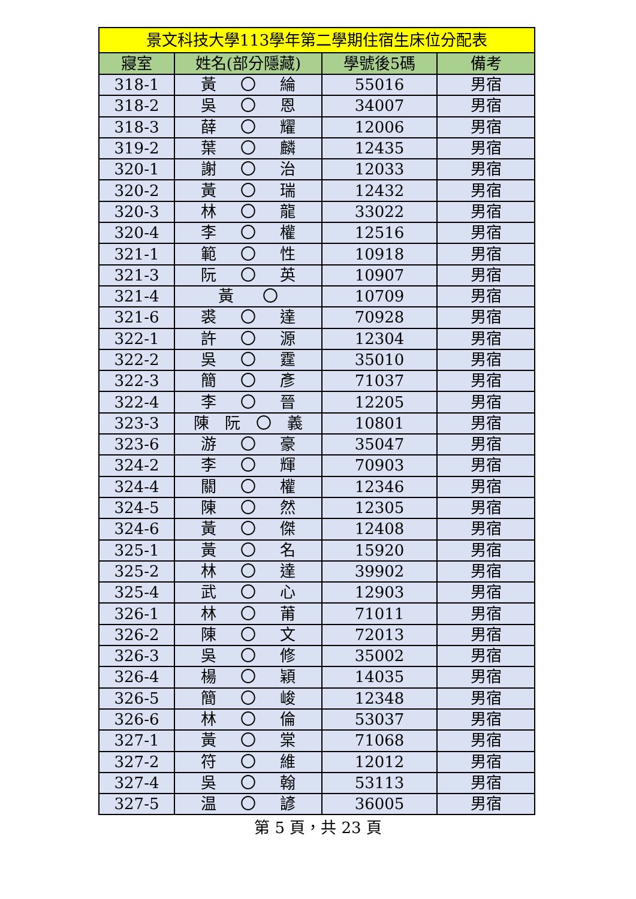| 景文科技大學113學年第二學期住宿生床位分配表 | | | |
| --- | --- | --- | --- |
| 寢室 | 姓名(部分隱藏) | 學號後5碼 | 備考 |
| 318-1 | 黃 〇 綸 | 55016 | 男宿 |
| 318-2 | 吳 〇 恩 | 34007 | 男宿 |
| 318-3 | 薛 〇 耀 | 12006 | 男宿 |
| 319-2 | 葉 〇 麟 | 12435 | 男宿 |
| 320-1 | 謝 〇 治 | 12033 | 男宿 |
| 320-2 | 黃 〇 瑞 | 12432 | 男宿 |
| 320-3 | 林 〇 龍 | 33022 | 男宿 |
| 320-4 | 李 〇 權 | 12516 | 男宿 |
| 321-1 | 範 〇 性 | 10918 | 男宿 |
| 321-3 | 阮 〇 英 | 10907 | 男宿 |
| 321-4 | 黃 〇 | 10709 | 男宿 |
| 321-6 | 裘 〇 達 | 70928 | 男宿 |
| 322-1 | 許 〇 源 | 12304 | 男宿 |
| 322-2 | 吳 〇 霆 | 35010 | 男宿 |
| 322-3 | 簡 〇 彥 | 71037 | 男宿 |
| 322-4 | 李 〇 晉 | 12205 | 男宿 |
| 323-3 | 陳 阮 〇 義 | 10801 | 男宿 |
| 323-6 | 游 〇 豪 | 35047 | 男宿 |
| 324-2 | 李 〇 輝 | 70903 | 男宿 |
| 324-4 | 關 〇 權 | 12346 | 男宿 |
| 324-5 | 陳 〇 然 | 12305 | 男宿 |
| 324-6 | 黃 〇 傑 | 12408 | 男宿 |
| 325-1 | 黃 〇 名 | 15920 | 男宿 |
| 325-2 | 林 〇 達 | 39902 | 男宿 |
| 325-4 | 武 〇 心 | 12903 | 男宿 |
| 326-1 | 林 〇 莆 | 71011 | 男宿 |
| 326-2 | 陳 〇 文 | 72013 | 男宿 |
| 326-3 | 吳 〇 修 | 35002 | 男宿 |
| 326-4 | 楊 〇 穎 | 14035 | 男宿 |
| 326-5 | 簡 〇 峻 | 12348 | 男宿 |
| 326-6 | 林 〇 倫 | 53037 | 男宿 |
| 327-1 | 黃 〇 棠 | 71068 | 男宿 |
| 327-2 | 符 〇 維 | 12012 | 男宿 |
| 327-4 | 吳 〇 翰 | 53113 | 男宿 |
| 327-5 | 温 〇 諺 | 36005 | 男宿 |
第 5 頁，共 23 頁